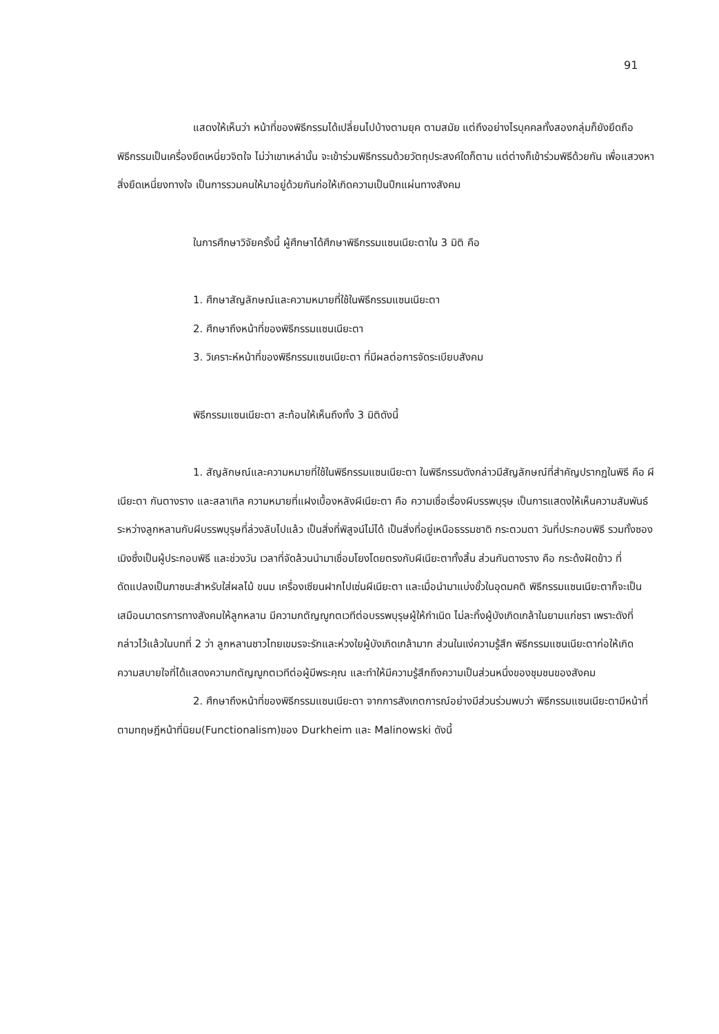91
แสดงให้เห็นว่า หน้าที่ของพิธีกรรมได้เปลี่ยนไปบ้างตามยุค ตามสมัย แต่ถึงอย่างไรบุคคลทั้งสองกลุ่มก็ยังยึดถือพิธีกรรมเป็นเครื่องยึดเหนี่ยวจิตใจ ไม่ว่าเขาเหล่านั้น จะเข้าร่วมพิธีกรรมด้วยวัตถุประสงค์ใดก็ตาม แต่ต่างก็เข้าร่วมพิธีด้วยกัน เพื่อแสวงหาสิ่งยึดเหนี่ยงทางใจ เป็นการรวมคนให้มาอยู่ด้วยกันก่อให้เกิดความเป็นปึกแผ่นทางสังคม
ในการศึกษาวิจัยครั้งนี้ ผู้ศึกษาได้ศึกษาพิธีกรรมแซนเนียะตาใน 3 มิติ คือ
1. ศึกษาสัญลักษณ์และความหมายที่ใช้ในพิธีกรรมแซนเนียะตา
2. ศึกษาถึงหน้าที่ของพิธีกรรมแซนเนียะตา
3. วิเคราะห์หน้าที่ของพิธีกรรมแซนเนียะตา ที่มีผลต่อการจัดระเบียบสังคม
พิธีกรรมแซนเนียะตา สะท้อนให้เห็นถึงทั้ง 3 มิติดังนี้
1. สัญลักษณ์และความหมายที่ใช้ในพิธีกรรมแซนเนียะตา ในพิธีกรรมดังกล่าวมีสัญลักษณ์ที่สำคัญปรากฏในพิธี คือ ผีเนียะตา กันตางราง และสลาเทิล ความหมายที่แฝงเบื้องหลังผีเนียะตา คือ ความเชื่อเรื่องผีบรรพบุรุษ เป็นการแสดงให้เห็นความสัมพันธ์ระหว่างลูกหลานกับผีบรรพบุรุษที่ล่วงลับไปแล้ว เป็นสิ่งที่พิสูจน์ไม่ได้ เป็นสิ่งที่อยู่เหนือธรรมชาติ กระตวมตา วันที่ประกอบพิธี รวมทั้งซองเมิงซึ่งเป็นผู้ประกอบพิธี และช่วงวัน เวลาที่จัดล้วนนำมาเชื่อมโยงโดยตรงกับผีเนียะตาทั้งสิ้น ส่วนกันตางราง คือ กระด้งฝัดข้าว ที่ดัดแปลงเป็นภาชนะสำหรับใส่ผลไม้ ขนม เครื่องเซียนฝากไปเซ่นผีเนียะตา และเมื่อนำมาแบ่งขั้วในอุดมคติ พิธีกรรมแซนเนียะตาก็จะเป็นเสมือนมาตรการทางสังคมให้ลูกหลาน มีความกตัญญูกตเวทีต่อบรรพบุรุษผู้ให้กำเนิด ไม่ละทิ้งผู้บังเกิดเกล้าในยามแก่ชรา เพราะดังที่กล่าวไว้แล้วในบทที่ 2 ว่า ลูกหลานชาวไทยเขมรจะรักและห่วงใยผู้บังเกิดเกล้ามาก ส่วนในแง่ความรู้สึก พิธีกรรมแซนเนียะตาก่อให้เกิดความสบายใจที่ได้แสดงความกตัญญูกตเวทีต่อผู้มีพระคุณ และทำให้มีความรู้สึกถึงความเป็นส่วนหนึ่งของชุมชนของสังคม
2. ศึกษาถึงหน้าที่ของพิธีกรรมแซนเนียะตา จากการสังเกตการณ์อย่างมีส่วนร่วมพบว่า พิธีกรรมแซนเนียะตามีหน้าที่ตามทฤษฎีหน้าที่นิยม(Functionalism)ของ Durkheim และ Malinowski ดังนี้